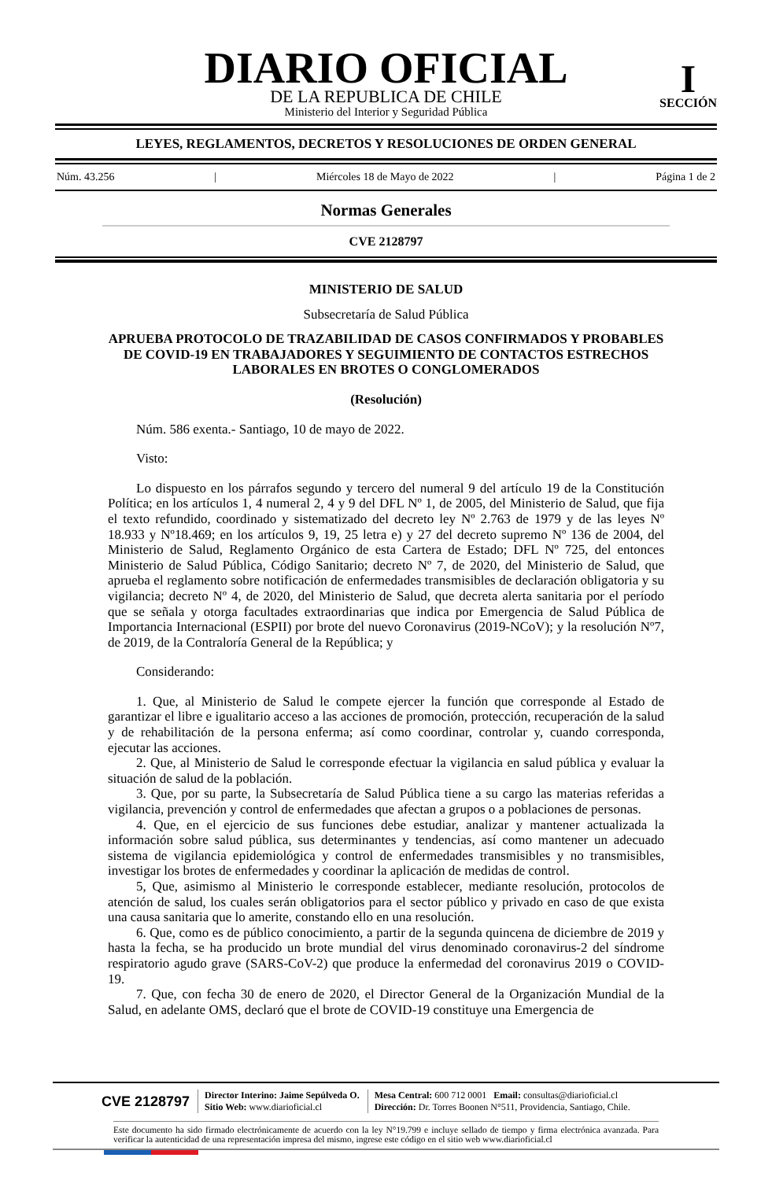DIARIO OFICIAL
DE LA REPUBLICA DE CHILE
Ministerio del Interior y Seguridad Pública
I
SECCIÓN
LEYES, REGLAMENTOS, DECRETOS Y RESOLUCIONES DE ORDEN GENERAL
Núm. 43.256 | Miércoles 18 de Mayo de 2022 | Página 1 de 2
Normas Generales
CVE 2128797
MINISTERIO DE SALUD
Subsecretaría de Salud Pública
APRUEBA PROTOCOLO DE TRAZABILIDAD DE CASOS CONFIRMADOS Y PROBABLES DE COVID-19 EN TRABAJADORES Y SEGUIMIENTO DE CONTACTOS ESTRECHOS LABORALES EN BROTES O CONGLOMERADOS
(Resolución)
Núm. 586 exenta.- Santiago, 10 de mayo de 2022.
Visto:
Lo dispuesto en los párrafos segundo y tercero del numeral 9 del artículo 19 de la Constitución Política; en los artículos 1, 4 numeral 2, 4 y 9 del DFL Nº 1, de 2005, del Ministerio de Salud, que fija el texto refundido, coordinado y sistematizado del decreto ley Nº 2.763 de 1979 y de las leyes Nº 18.933 y Nº18.469; en los artículos 9, 19, 25 letra e) y 27 del decreto supremo Nº 136 de 2004, del Ministerio de Salud, Reglamento Orgánico de esta Cartera de Estado; DFL Nº 725, del entonces Ministerio de Salud Pública, Código Sanitario; decreto Nº 7, de 2020, del Ministerio de Salud, que aprueba el reglamento sobre notificación de enfermedades transmisibles de declaración obligatoria y su vigilancia; decreto Nº 4, de 2020, del Ministerio de Salud, que decreta alerta sanitaria por el período que se señala y otorga facultades extraordinarias que indica por Emergencia de Salud Pública de Importancia Internacional (ESPII) por brote del nuevo Coronavirus (2019-NCoV); y la resolución Nº7, de 2019, de la Contraloría General de la República; y
Considerando:
1. Que, al Ministerio de Salud le compete ejercer la función que corresponde al Estado de garantizar el libre e igualitario acceso a las acciones de promoción, protección, recuperación de la salud y de rehabilitación de la persona enferma; así como coordinar, controlar y, cuando corresponda, ejecutar las acciones.
2. Que, al Ministerio de Salud le corresponde efectuar la vigilancia en salud pública y evaluar la situación de salud de la población.
3. Que, por su parte, la Subsecretaría de Salud Pública tiene a su cargo las materias referidas a vigilancia, prevención y control de enfermedades que afectan a grupos o a poblaciones de personas.
4. Que, en el ejercicio de sus funciones debe estudiar, analizar y mantener actualizada la información sobre salud pública, sus determinantes y tendencias, así como mantener un adecuado sistema de vigilancia epidemiológica y control de enfermedades transmisibles y no transmisibles, investigar los brotes de enfermedades y coordinar la aplicación de medidas de control.
5, Que, asimismo al Ministerio le corresponde establecer, mediante resolución, protocolos de atención de salud, los cuales serán obligatorios para el sector público y privado en caso de que exista una causa sanitaria que lo amerite, constando ello en una resolución.
6. Que, como es de público conocimiento, a partir de la segunda quincena de diciembre de 2019 y hasta la fecha, se ha producido un brote mundial del virus denominado coronavirus-2 del síndrome respiratorio agudo grave (SARS-CoV-2) que produce la enfermedad del coronavirus 2019 o COVID-19.
7. Que, con fecha 30 de enero de 2020, el Director General de la Organización Mundial de la Salud, en adelante OMS, declaró que el brote de COVID-19 constituye una Emergencia de
CVE 2128797
Director Interino: Jaime Sepúlveda O.
Sitio Web: www.diarioficial.cl
Mesa Central: 600 712 0001 Email: consultas@diarioficial.cl
Dirección: Dr. Torres Boonen N°511, Providencia, Santiago, Chile.
Este documento ha sido firmado electrónicamente de acuerdo con la ley N°19.799 e incluye sellado de tiempo y firma electrónica avanzada. Para verificar la autenticidad de una representación impresa del mismo, ingrese este código en el sitio web www.diarioficial.cl